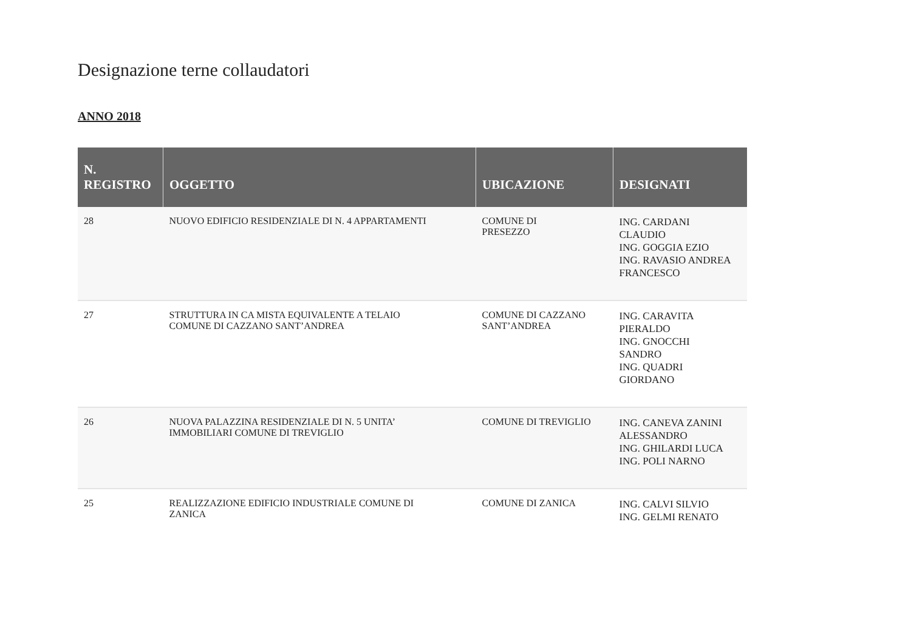Designazione terne collaudatori
ANNO 2018
| N. REGISTRO | OGGETTO | UBICAZIONE | DESIGNATI |
| --- | --- | --- | --- |
| 28 | NUOVO EDIFICIO RESIDENZIALE DI N. 4 APPARTAMENTI | COMUNE DI PRESEZZO | ING. CARDANI CLAUDIO ING. GOGGIA EZIO ING. RAVASIO ANDREA FRANCESCO |
| 27 | STRUTTURA IN CA MISTA EQUIVALENTE A TELAIO COMUNE DI CAZZANO SANT’ANDREA | COMUNE DI CAZZANO SANT’ANDREA | ING. CARAVITA PIERALDO ING. GNOCCHI SANDRO ING. QUADRI GIORDANO |
| 26 | NUOVA PALAZZINA RESIDENZIALE DI N. 5 UNITA’ IMMOBILIARI COMUNE DI TREVIGLIO | COMUNE DI TREVIGLIO | ING. CANEVA ZANINI ALESSANDRO ING. GHILARDI LUCA ING. POLI NARNO |
| 25 | REALIZZAZIONE EDIFICIO INDUSTRIALE COMUNE DI ZANICA | COMUNE DI ZANICA | ING. CALVI SILVIO ING. GELMI RENATO |